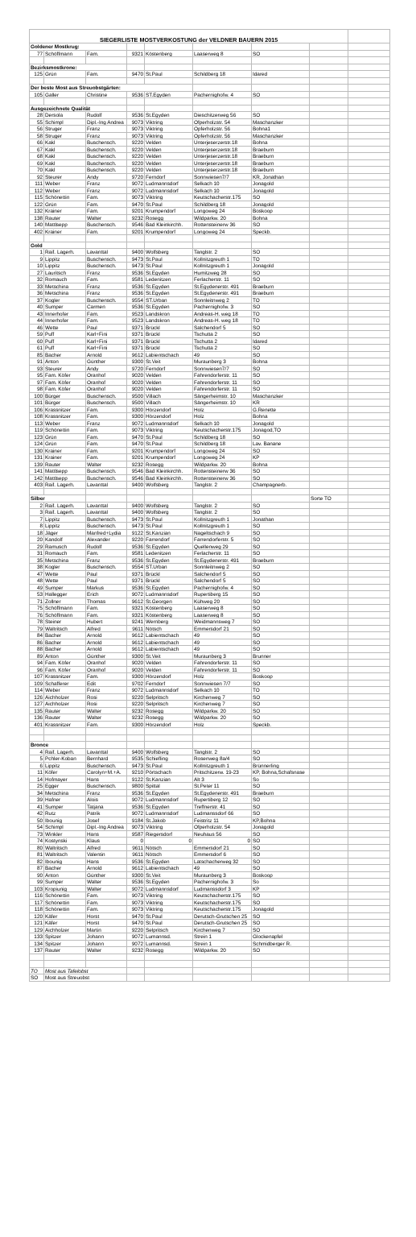| SIEGERLISTE MOSTVERKOSTUNG der VELDNER BAUERN 2015 | | | | | | | | |
| Goldener Mostkrug: | | | | | | | | |
| 77 | Schöffmann | Fam. | 9321 | Köstenberg | Laaserweg 8 | SO | | |
| Bezirksmostkrone: | | | | | | | | |
| 125 | Grün | Fam. | 9470 | St.Paul | Schildberg 18 | Idared | | |
| Der beste Most aus Streuobstgärten: | | | | | | | | |
| 105 | Galler | Christine | 9536 | ST.Egyden | Pachernighofw. 4 | SO | | |
| Ausgezeichnete Qualität | | | | | | | | |
| 28 | Dersola | Rudolf | 9536 | St.Egyden | Dieschitzerweg 56 | SO | | |
| 55 | Schimpl | Dipl.-Ing Andrea | 9073 | Viktring | Ofperholzstr. 54 | Maschanzker | | |
| 56 | Struger | Franz | 9073 | Viktring | Opferholzstr. 56 | Bohna1 | | |
| 58 | Struger | Franz | 9073 | Viktring | Opferholzstr. 56 | Maschanzker | | |
| 66 | Kakl | Buschensch. | 9220 | Velden | Unterjeserzerstr.18 | Bohna | | |
| 67 | Kakl | Buschensch. | 9220 | Velden | Unterjeserzerstr.18 | Braeburn | | |
| 68 | Kakl | Buschensch. | 9220 | Velden | Unterjeserzerstr.18 | Braeburn | | |
| 69 | Kakl | Buschensch. | 9220 | Velden | Unterjeserzerstr.18 | Braeburn | | |
| 70 | Kakl | Buschensch. | 9220 | Velden | Unterjeserzerstr.18 | Braeburn | | |
| 92 | Steurer | Andy | 9720 | Ferndorf | Sonnwiesen7/7 | KR, Jonathan | | |
| 111 | Weber | Franz | 9072 | Ludmannsdorf | Selkach 10 | Jonagold | | |
| 112 | Weber | Franz | 9072 | Ludmannsdorf | Selkach 10 | Jonagold | | |
| 115 | Schönettin | Fam. | 9073 | Viktring | Keutschacherstr.175 | SO | | |
| 122 | Grün | Fam. | 9470 | St.Paul | Schildberg 18 | Jonagold | | |
| 132 | Krainer | Fam. | 9201 | Krumpendorf | Longoweg 24 | Boskoop | | |
| 138 | Rauter | Walter | 9232 | Rosegg | Wildparkw. 20 | Bohna | | |
| 140 | Mattlsepp | Buschensch. | 9546 | Bad Kleinkirchh. | Rottensteinerw 36 | SO | | |
| 402 | Krainer | Fam. | 9201 | Krumpendorf | Longoweg 24 | Speckb. | | |
| Gold | | | | | | | | |
| 1 | Raif. Lagerh. | Lavanttal | 9400 | Wolfsberg | Tanglstr. 2 | SO | | |
| 9 | Lippitz | Buschensch. | 9473 | St.Paul | Kollnitzgreuth 1 | TO | | |
| 10 | Lippitz | Buschensch. | 9473 | St.Paul | Kollnitzgreuth 1 | Jonagold | | |
| 27 | Lauritsch | Franz | 9536 | St.Egyden | Humitzweg 28 | SO | | |
| 32 | Romauch | Fam. | 9581 | Ledenitzen | Ferlacherstr. 11 | SO | | |
| 33 | Metschina | Franz | 9536 | St.Egyden | St.Egydenerstr. 491 | Braeburn | | |
| 36 | Metschina | Franz | 9536 | St.Egyden | St.Egydenerstr. 491 | Braeburn | | |
| 37 | Kogler | Buschensch. | 9554 | ST.Urban | Sonnleitnweg 2 | TO | | |
| 40 | Sumper | Carmen | 9536 | St.Egyden | Pachernighofw. 3 | SO | | |
| 43 | Innerhofer | Fam. | 9523 | Landskron | Andreas-H. weg 18 | TO | | |
| 44 | Innerhofer | Fam. | 9523 | Landskron | Andreas-H. weg 18 | TO | | |
| 46 | Wette | Paul | 9371 | Brückl | Salchendorf 5 | SO | | |
| 59 | Puff | Karl+Fini | 9371 | Brückl | Tschutta 2 | SO | | |
| 60 | Puff | Karl+Fini | 9371 | Brückl | Tschutta 2 | Idared | | |
| 61 | Puff | Karl+Fini | 9371 | Brückl | Tschutta 2 | SO | | |
| 85 | Bacher | Arnold | 9612 | Labientschach | 49 | SO | | |
| 91 | Anton | Günther | 9300 | St.Veit | Muraunberg 3 | Bohna | | |
| 93 | Steurer | Andy | 9720 | Ferndorf | Sonnwiesen7/7 | SO | | |
| 95 | Fam. Köfer | Oranhof | 9020 | Velden | Fahrendorferstr. 11 | SO | | |
| 97 | Fam. Köfer | Oranhof | 9020 | Velden | Fahrendorferstr. 11 | SO | | |
| 98 | Fam. Köfer | Oranhof | 9020 | Velden | Fahrendorferstr. 11 | SO | | |
| 100 | Bürger | Buschensch. | 9500 | Villach | Sängerheimstr. 10 | Maschanzker | | |
| 101 | Bürger | Buschensch. | 9500 | Villach | Sängerheimstr. 10 | KR | | |
| 106 | Krassnitzer | Fam. | 9300 | Hörzendorf | Holz | G.Renette | | |
| 108 | Krassnitzer | Fam. | 9300 | Hörzendorf | Holz | Bohna | | |
| 113 | Weber | Franz | 9072 | Ludmannsdorf | Selkach 10 | Jonagold | | |
| 119 | Schönettin | Fam. | 9073 | Viktring | Keutschacherstr.175 | Jonagod,TO | | |
| 123 | Grün | Fam. | 9470 | St.Paul | Schildberg 18 | SO | | |
| 124 | Grün | Fam. | 9470 | St.Paul | Schildberg 18 | Lav. Banane | | |
| 130 | Krainer | Fam. | 9201 | Krumpendorf | Longoweg 24 | SO | | |
| 131 | Krainer | Fam. | 9201 | Krumpendorf | Longoweg 24 | KP | | |
| 139 | Rauter | Walter | 9232 | Rosegg | Wildparkw. 20 | Bohna | | |
| 141 | Mattlsepp | Buschensch. | 9546 | Bad Kleinkirchh. | Rottensteinerw 36 | SO | | |
| 142 | Mattlsepp | Buschensch. | 9546 | Bad Kleinkirchh. | Rottensteinerw 36 | SO | | |
| 403 | Raif. Lagerh. | Lavanttal | 9400 | Wolfsberg | Tanglstr. 2 | Champagnerb. | | |
| Silber | | | | | | | Sorte TO | |
| 2 | Raif. Lagerh. | Lavanttal | 9400 | Wolfsberg | Tanglstr. 2 | SO | | |
| 3 | Raif. Lagerh. | Lavanttal | 9400 | Wolfsberg | Tanglstr. 2 | SO | | |
| 7 | Lippitz | Buschensch. | 9473 | St.Paul | Kollnitzgreuth 1 | Jonathan | | |
| 8 | Lippitz | Buschensch. | 9473 | St.Paul | Kollnitzgreuth 1 | SO | | |
| 18 | Jäger | Manfred+Lydia | 9122 | St.Kanzian | Nageltschach 9 | SO | | |
| 20 | Kandolf | Alexander | 9220 | Farrendorf | Farrendorferstr. 5 | SO | | |
| 29 | Ramusch | Rudolf | 9536 | St.Egyden | Quellenweg 29 | SO | | |
| 31 | Romauch | Fam. | 9581 | Ledenitzen | Ferlacherstr. 11 | SO | | |
| 35 | Metschina | Franz | 9536 | St.Egyden | St.Egydenerstr. 491 | Braeburn | | |
| 38 | Kogler | Buschensch. | 9554 | ST.Urban | Sonnleitnweg 2 | SO | | |
| 47 | Wette | Paul | 9371 | Brückl | Salchendorf 5 | SO | | |
| 48 | Wette | Paul | 9371 | Brückl | Salchendorf 5 | SO | | |
| 49 | Sumper | Markus | 9536 | St.Egyden | Pachernighofw. 4 | SO | | |
| 53 | Hallegger | Erich | 9072 | Ludmannsdorf | Rupertiberg 15 | SO | | |
| 71 | Zollner | Thomas | 9612 | St.Georgen | Kühweg 20 | SO | | |
| 75 | Schöffmann | Fam. | 9321 | Köstenberg | Laaserweg 8 | SO | | |
| 76 | Schöffmann | Fam. | 9321 | Köstenberg | Laaserweg 8 | SO | | |
| 78 | Steiner | Hubert | 9241 | Wernberg | Weidmannsweg 7 | SO | | |
| 79 | Waltritsch | Alfred | 9611 | Nötsch | Emmersdorf 21 | SO | | |
| 84 | Bacher | Arnold | 9612 | Labientschach | 49 | SO | | |
| 86 | Bacher | Arnold | 9612 | Labientschach | 49 | SO | | |
| 88 | Bacher | Arnold | 9612 | Labientschach | 49 | SO | | |
| 89 | Anton | Günther | 9300 | St.Veit | Muraunberg 3 | Brunner | | |
| 94 | Fam. Köfer | Oranhof | 9020 | Velden | Fahrendorferstr. 11 | SO | | |
| 96 | Fam. Köfer | Oranhof | 9020 | Velden | Fahrendorferstr. 11 | SO | | |
| 107 | Krassnitzer | Fam. | 9300 | Hörzendorf | Holz | Boskoop | | |
| 109 | Schafferer | Edit | 9702 | Ferndorf | Sonnwiesen 7/7 | SO | | |
| 114 | Weber | Franz | 9072 | Ludmannsdorf | Selkach 10 | TO | | |
| 126 | Aichholzer | Rosi | 9220 | Selpritsch | Kirchenweg 7 | SO | | |
| 127 | Aichholzer | Rosi | 9220 | Selpritsch | Kirchenweg 7 | SO | | |
| 135 | Rauter | Walter | 9232 | Rosegg | Wildparkw. 20 | SO | | |
| 136 | Rauter | Walter | 9232 | Rosegg | Wildparkw. 20 | SO | | |
| 401 | Krassnitzer | Fam. | 9300 | Hörzendorf | Holz | Speckb. | | |
| Bronce | | | | | | | | |
| 4 | Raif. Lagerh. | Lavanttal | 9400 | Wolfsberg | Tanglstr. 2 | SO | | |
| 5 | Pchler-Koban | Bernhard | 9535 | Schiefling | Rosenweg 8a/4 | SO | | |
| 6 | Lippitz | Buschensch. | 9473 | St.Paul | Kollnitzgreuth 1 | Brünnerling | | |
| 11 | Köfer | Carolyn+M.+A. | 9210 | Pörtschach | Pritschitzerw. 19-23 | KP, Bohna,Schafsnase | | |
| 14 | Hofmayer | Hans | 9122 | St.Kanzian | Alt 3 | So | | |
| 25 | Egger | Buschensch. | 9800 | Spittal | St.Peter 11 | SO | | |
| 34 | Metschina | Franz | 9536 | St.Egyden | St.Egydenerstr. 491 | Braeburn | | |
| 39 | Hafner | Alois | 9072 | Ludmannsdorf | Rupertiberg 12 | SO | | |
| 41 | Sumper | Tatjana | 9536 | St.Egyden | Treffnerstr. 41 | SO | | |
| 42 | Rutz | Patrik | 9072 | Ludmannsdorf | Ludmanssdorf 66 | SO | | |
| 50 | Ibounig | Josef | 9184 | St.Jakob | Feistritz 11 | KP,Bohna | | |
| 54 | Schimpl | Dipl.-Ing Andrea | 9073 | Viktring | Ofperholzstr. 54 | Jonagold | | |
| 73 | Winkler | Hans | 9587 | Riegersdorf | Neuhaus 56 | SO | | |
| 74 | Kostynski | Klaus | 0 | 0 | 0 | SO | | |
| 80 | Waltritsch | Alfred | 9611 | Nötsch | Emmersdorf 21 | SO | | |
| 81 | Waltritsch | Valentin | 9611 | Nötsch | Emmersdorf 6 | SO | | |
| 82 | Ibounig | Hans | 9536 | St.Egyden | Latschacherweg 32 | SO | | |
| 87 | Bacher | Arnold | 9612 | Labientschach | 49 | SO | | |
| 90 | Anton | Günther | 9300 | St.Veit | Muraunberg 3 | Boskoop | | |
| 99 | Sumper | Walter | 9536 | St.Egyden | Pachernighofw. 3 | So | | |
| 103 | Kropiunig | Walter | 9072 | Ludmannsdorf | Ludmanssdorf 3 | KP | | |
| 116 | Schönettin | Fam. | 9073 | Viktring | Keutschacherstr.175 | SO | | |
| 117 | Schönettin | Fam. | 9073 | Viktring | Keutschacherstr.175 | SO | | |
| 118 | Schönettin | Fam. | 9073 | Viktring | Keutschacherstr.175 | Jonagold | | |
| 120 | Käfer | Horst | 9470 | St.Paul | Derutsch-Grutschen 25 | SO | | |
| 121 | Käfer | Horst | 9470 | St.Paul | Derutsch-Grutschen 25 | SO | | |
| 129 | Aichholzer | Martin | 9220 | Selpritsch | Kirchenweg 7 | SO | | |
| 133 | Spitzer | Johann | 9072 | Lumannsd. | Strein 1 | Glockenapfel | | |
| 134 | Spitzer | Johann | 9072 | Lumannsd. | Strein 1 | Schmidberger R. | | |
| 137 | Rauter | Walter | 9232 | Rosegg | Wildparkw. 20 | SO | | |
| TO | Most aus Tafelobst | | | | | | | |
| SO | Most aus Streuobst | | | | | | | |